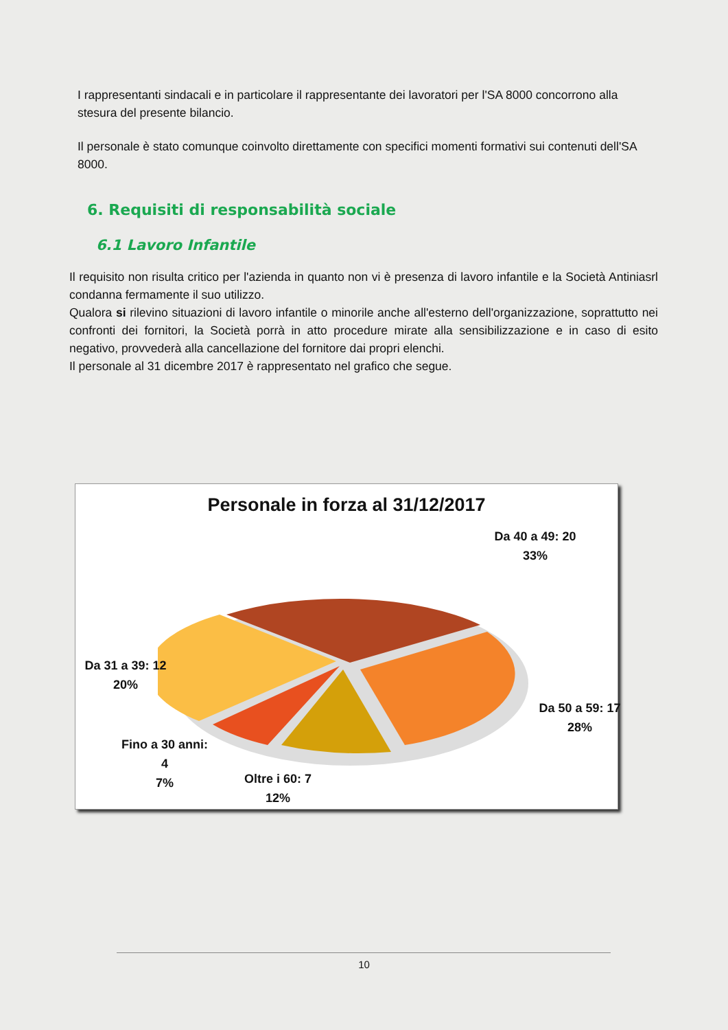I rappresentanti sindacali e in particolare il rappresentante dei lavoratori per l'SA 8000 concorrono alla stesura del presente bilancio.
Il personale è stato comunque coinvolto direttamente con specifici momenti formativi sui contenuti dell'SA 8000.
6. Requisiti di responsabilità sociale
6.1 Lavoro Infantile
Il requisito non risulta critico per l'azienda in quanto non vi è presenza di lavoro infantile e la Società Antiniasrl condanna fermamente il suo utilizzo.
Qualora si rilevino situazioni di lavoro infantile o minorile anche all'esterno dell'organizzazione, soprattutto nei confronti dei fornitori, la Società porrà in atto procedure mirate alla sensibilizzazione e in caso di esito negativo, provvederà alla cancellazione del fornitore dai propri elenchi.
Il personale al 31 dicembre 2017 è rappresentato nel grafico che segue.
Personale in forza al 31/12/2017
Da 40 a 49: 20
33%
Da 31 a 39: 12
20%
Da 50 a 59: 17
28%
Fino a 30 anni:
4
7%
Oltre i 60: 7
12%
10